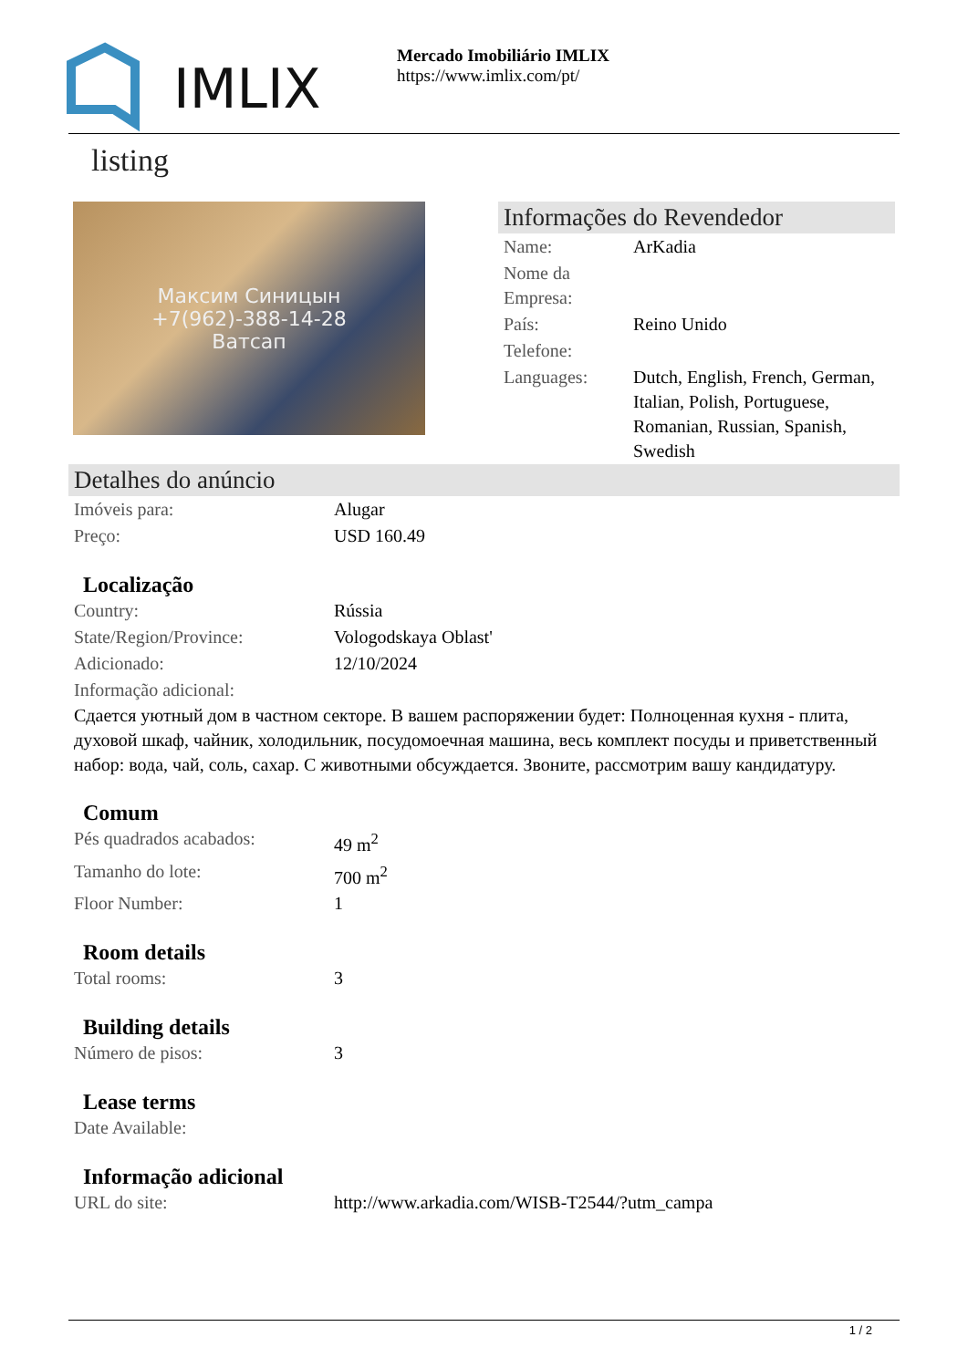IMLIX
Mercado Imobiliário IMLIX
https://www.imlix.com/pt/
listing
Максим Синицын
+7(962)-388-14-28
Ватсап
Informações do Revendedor
| Name: | ArKadia |
| Nome da Empresa: | |
| País: | Reino Unido |
| Telefone: | |
| Languages: | Dutch, English, French, German, Italian, Polish, Portuguese, Romanian, Russian, Spanish, Swedish |
Detalhes do anúncio
| Imóveis para: | Alugar |
| Preço: | USD 160.49 |
Localização
| Country: | Rússia |
| State/Region/Province: | Vologodskaya Oblast' |
| Adicionado: | 12/10/2024 |
| Informação adicional: | |
Сдается уютный дом в частном секторе. В вашем распоряжении будет: Полноценная кухня - плита, духовой шкаф, чайник, холодильник, посудомоечная машина, весь комплект посуды и приветственный набор: вода, чай, соль, сахар. С животными обсуждается. Звоните, рассмотрим вашу кандидатуру.
Comum
| Pés quadrados acabados: | 49 m<sup>2</sup> |
| Tamanho do lote: | 700 m<sup>2</sup> |
| Floor Number: | 1 |
Room details
| Total rooms: | 3 |
Building details
| Número de pisos: | 3 |
Lease terms
| Date Available: | |
Informação adicional
| URL do site: | http://www.arkadia.com/WISB-T2544/?utm_campa |
1 / 2